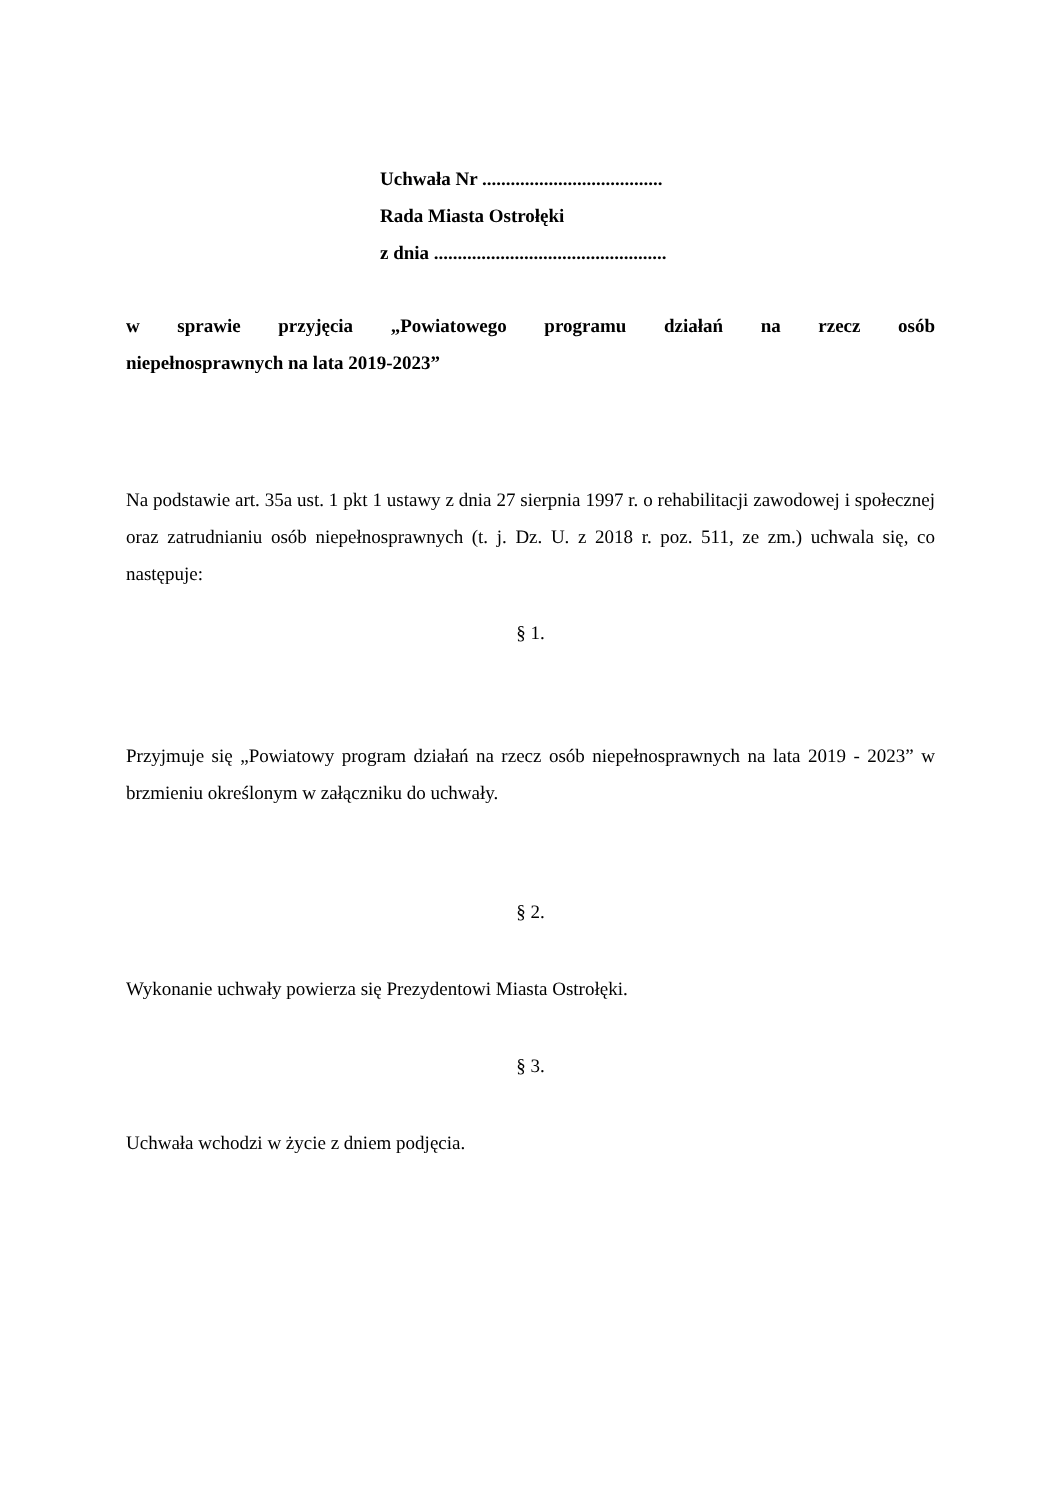Uchwała Nr ......................................
Rada Miasta Ostrołęki
z dnia .................................................
w sprawie przyjęcia „Powiatowego programu działań na rzecz osób
niepełnosprawnych na lata 2019-2023”
Na podstawie art. 35a ust. 1 pkt 1 ustawy z dnia 27 sierpnia 1997 r. o rehabilitacji zawodowej i społecznej oraz zatrudnianiu osób niepełnosprawnych (t. j. Dz. U. z 2018 r. poz. 511, ze zm.) uchwala się, co następuje:
§ 1.
Przyjmuje się „Powiatowy program działań na rzecz osób niepełnosprawnych na lata 2019 - 2023” w brzmieniu określonym w załączniku do uchwały.
§ 2.
Wykonanie uchwały powierza się Prezydentowi Miasta Ostrołęki.
§ 3.
Uchwała wchodzi w życie z dniem podjęcia.